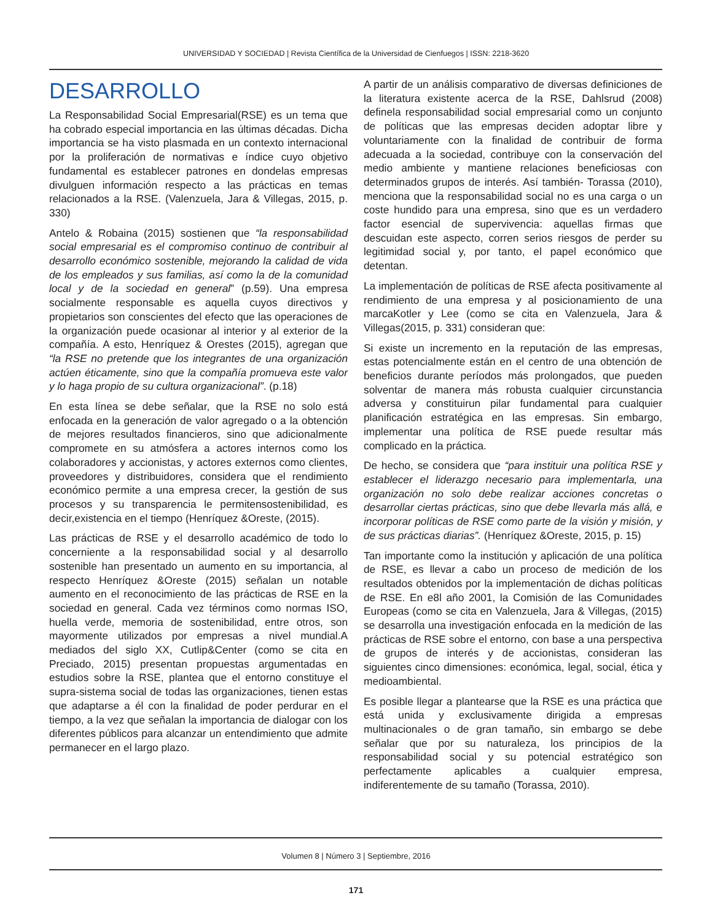UNIVERSIDAD Y SOCIEDAD | Revista Científica de la Universidad de Cienfuegos | ISSN: 2218-3620
DESARROLLO
La Responsabilidad Social Empresarial(RSE) es un tema que ha cobrado especial importancia en las últimas décadas. Dicha importancia se ha visto plasmada en un contexto internacional por la proliferación de normativas e índice cuyo objetivo fundamental es establecer patrones en dondelas empresas divulguen información respecto a las prácticas en temas relacionados a la RSE. (Valenzuela, Jara & Villegas, 2015, p. 330)
Antelo & Robaina (2015) sostienen que “la responsabilidad social empresarial es el compromiso continuo de contribuir al desarrollo económico sostenible, mejorando la calidad de vida de los empleados y sus familias, así como la de la comunidad local y de la sociedad en general” (p.59). Una empresa socialmente responsable es aquella cuyos directivos y propietarios son conscientes del efecto que las operaciones de la organización puede ocasionar al interior y al exterior de la compañía. A esto, Henríquez & Orestes (2015), agregan que “la RSE no pretende que los integrantes de una organización actúen éticamente, sino que la compañía promueva este valor y lo haga propio de su cultura organizacional”. (p.18)
En esta línea se debe señalar, que la RSE no solo está enfocada en la generación de valor agregado o a la obtención de mejores resultados financieros, sino que adicionalmente compromete en su atmósfera a actores internos como los colaboradores y accionistas, y actores externos como clientes, proveedores y distribuidores, considera que el rendimiento económico permite a una empresa crecer, la gestión de sus procesos y su transparencia le permitensostenibilidad, es decir,existencia en el tiempo (Henríquez &Oreste, (2015).
Las prácticas de RSE y el desarrollo académico de todo lo concerniente a la responsabilidad social y al desarrollo sostenible han presentado un aumento en su importancia, al respecto Henríquez &Oreste (2015) señalan un notable aumento en el reconocimiento de las prácticas de RSE en la sociedad en general. Cada vez términos como normas ISO, huella verde, memoria de sostenibilidad, entre otros, son mayormente utilizados por empresas a nivel mundial.A mediados del siglo XX, Cutlip&Center (como se cita en Preciado, 2015) presentan propuestas argumentadas en estudios sobre la RSE, plantea que el entorno constituye el supra-sistema social de todas las organizaciones, tienen estas que adaptarse a él con la finalidad de poder perdurar en el tiempo, a la vez que señalan la importancia de dialogar con los diferentes públicos para alcanzar un entendimiento que admite permanecer en el largo plazo.
A partir de un análisis comparativo de diversas definiciones de la literatura existente acerca de la RSE, Dahlsrud (2008) definela responsabilidad social empresarial como un conjunto de políticas que las empresas deciden adoptar libre y voluntariamente con la finalidad de contribuir de forma adecuada a la sociedad, contribuye con la conservación del medio ambiente y mantiene relaciones beneficiosas con determinados grupos de interés. Así también- Torassa (2010), menciona que la responsabilidad social no es una carga o un coste hundido para una empresa, sino que es un verdadero factor esencial de supervivencia: aquellas firmas que descuidan este aspecto, corren serios riesgos de perder su legitimidad social y, por tanto, el papel económico que detentan.
La implementación de políticas de RSE afecta positivamente al rendimiento de una empresa y al posicionamiento de una marcaKotler y Lee (como se cita en Valenzuela, Jara & Villegas(2015, p. 331) consideran que:
Si existe un incremento en la reputación de las empresas, estas potencialmente están en el centro de una obtención de beneficios durante períodos más prolongados, que pueden solventar de manera más robusta cualquier circunstancia adversa y constituirun pilar fundamental para cualquier planificación estratégica en las empresas. Sin embargo, implementar una política de RSE puede resultar más complicado en la práctica.
De hecho, se considera que “para instituir una política RSE y establecer el liderazgo necesario para implementarla, una organización no solo debe realizar acciones concretas o desarrollar ciertas prácticas, sino que debe llevarla más allá, e incorporar políticas de RSE como parte de la visión y misión, y de sus prácticas diarias”. (Henríquez &Oreste, 2015, p. 15)
Tan importante como la institución y aplicación de una política de RSE, es llevar a cabo un proceso de medición de los resultados obtenidos por la implementación de dichas políticas de RSE. En e8l año 2001, la Comisión de las Comunidades Europeas (como se cita en Valenzuela, Jara & Villegas, (2015) se desarrolla una investigación enfocada en la medición de las prácticas de RSE sobre el entorno, con base a una perspectiva de grupos de interés y de accionistas, consideran las siguientes cinco dimensiones: económica, legal, social, ética y medioambiental.
Es posible llegar a plantearse que la RSE es una práctica que está unida y exclusivamente dirigida a empresas multinacionales o de gran tamaño, sin embargo se debe señalar que por su naturaleza, los principios de la responsabilidad social y su potencial estratégico son perfectamente aplicables a cualquier empresa, indiferentemente de su tamaño (Torassa, 2010).
Volumen 8 | Número 3 | Septiembre, 2016
171